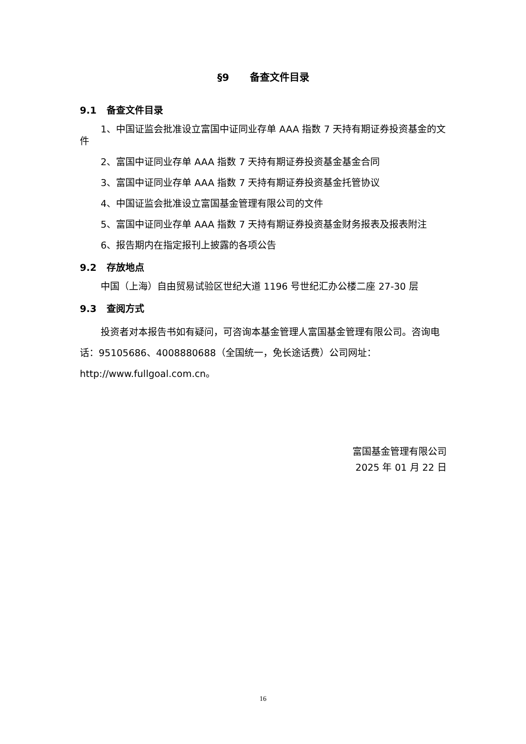§9 备查文件目录
9.1 备查文件目录
1、中国证监会批准设立富国中证同业存单 AAA 指数 7 天持有期证券投资基金的文件
2、富国中证同业存单 AAA 指数 7 天持有期证券投资基金基金合同
3、富国中证同业存单 AAA 指数 7 天持有期证券投资基金托管协议
4、中国证监会批准设立富国基金管理有限公司的文件
5、富国中证同业存单 AAA 指数 7 天持有期证券投资基金财务报表及报表附注
6、报告期内在指定报刊上披露的各项公告
9.2 存放地点
中国（上海）自由贸易试验区世纪大道 1196 号世纪汇办公楼二座 27-30 层
9.3 查阅方式
投资者对本报告书如有疑问，可咨询本基金管理人富国基金管理有限公司。咨询电话：95105686、4008880688（全国统一，免长途话费）公司网址：http://www.fullgoal.com.cn。
富国基金管理有限公司
2025 年 01 月 22 日
16